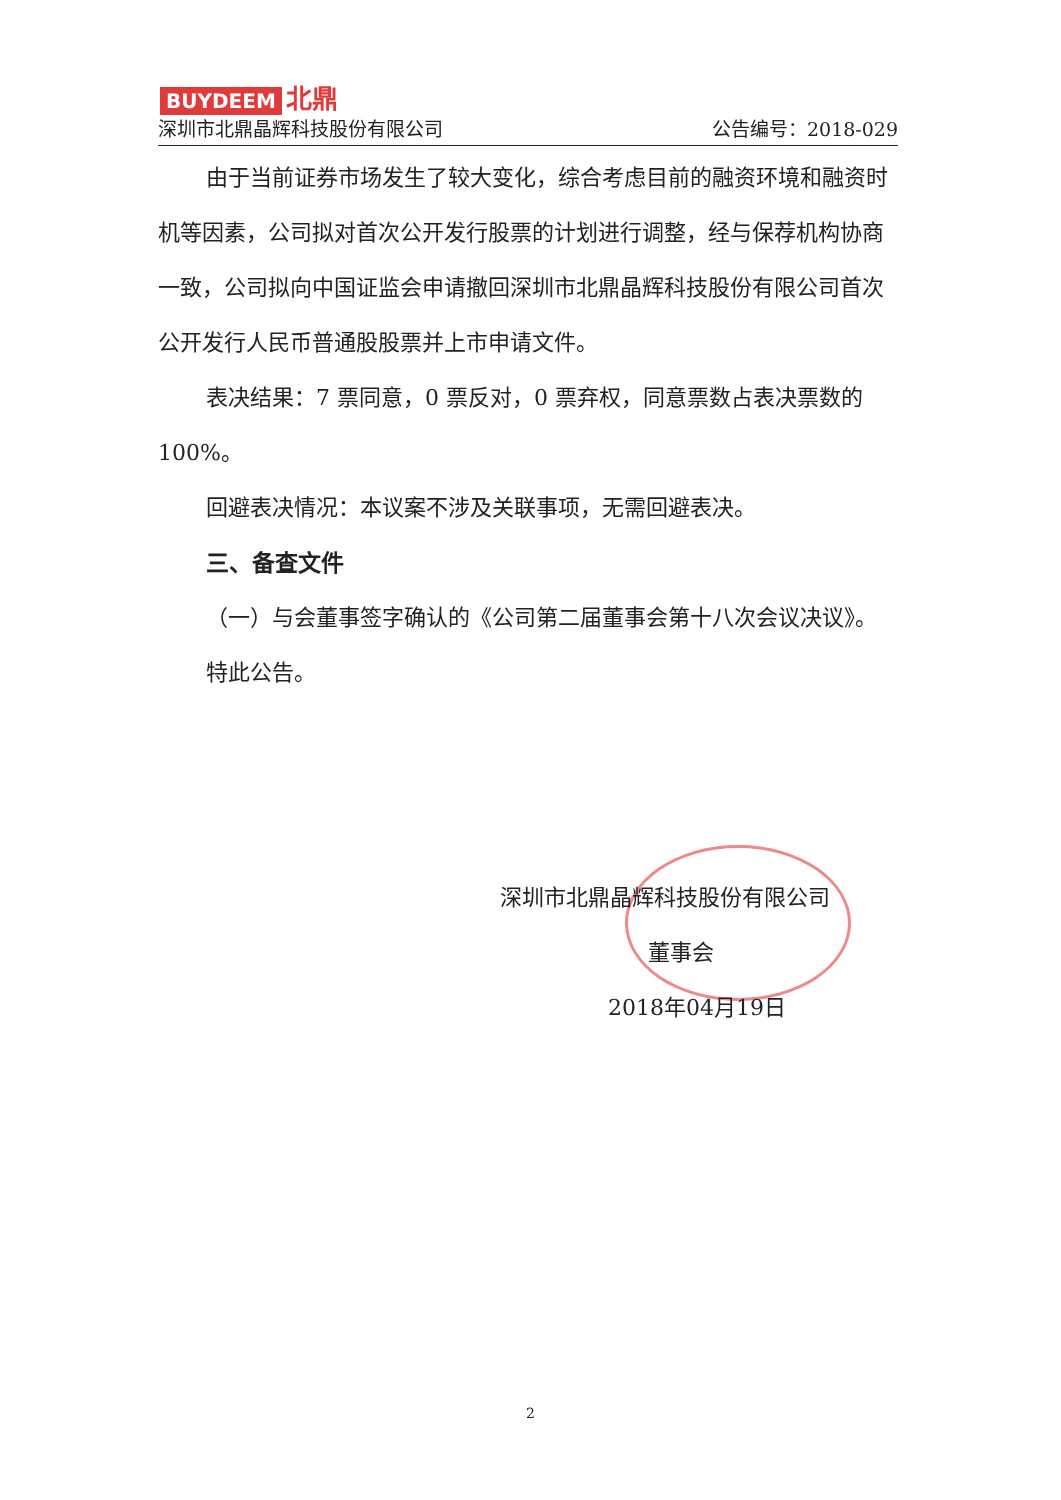BUYDEEM 北鼎
深圳市北鼎晶辉科技股份有限公司 公告编号：2018-029
由于当前证券市场发生了较大变化，综合考虑目前的融资环境和融资时机等因素，公司拟对首次公开发行股票的计划进行调整，经与保荐机构协商一致，公司拟向中国证监会申请撤回深圳市北鼎晶辉科技股份有限公司首次公开发行人民币普通股股票并上市申请文件。
表决结果：7 票同意，0 票反对，0 票弃权，同意票数占表决票数的 100%。
回避表决情况：本议案不涉及关联事项，无需回避表决。
三、备查文件
（一）与会董事签字确认的《公司第二届董事会第十八次会议决议》。
特此公告。
深圳市北鼎晶辉科技股份有限公司
董事会
2018年04月19日
2